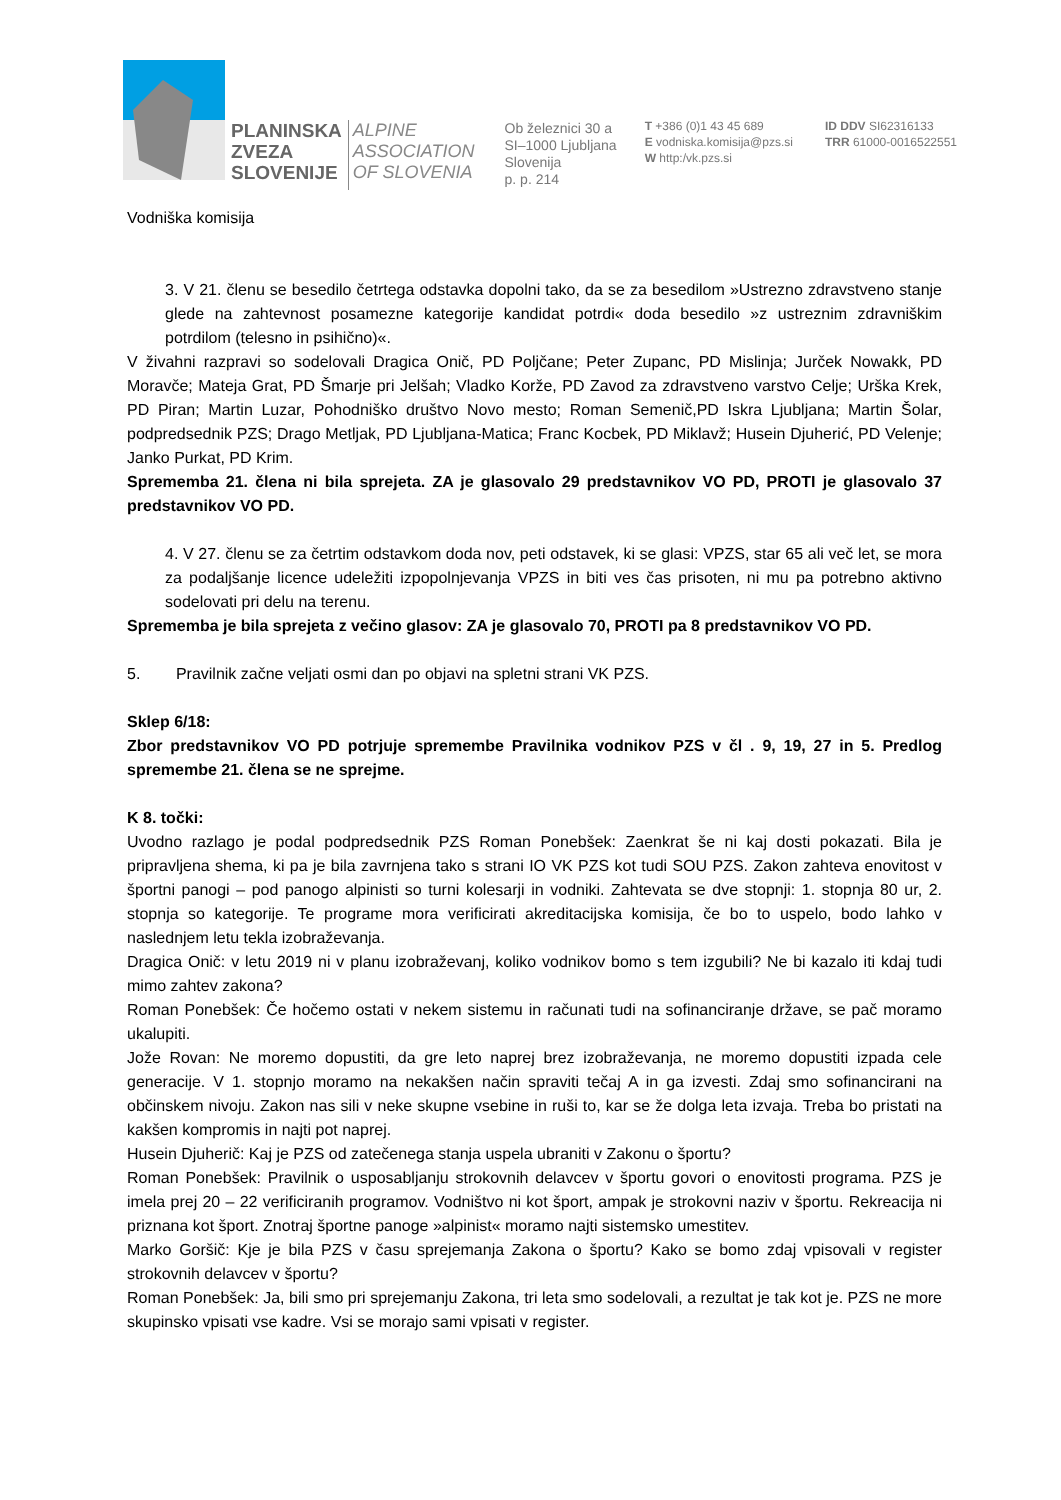PLANINSKA
ZVEZA
SLOVENIJE
ALPINE
ASSOCIATION
OF SLOVENIA
Ob železnici 30 a
SI–1000 Ljubljana
Slovenija
p. p. 214
T +386 (0)1 43 45 689
E vodniska.komisija@pzs.si
W http:/vk.pzs.si
ID DDV SI62316133
TRR 61000-0016522551
Vodniška komisija
3. V 21. členu se besedilo četrtega odstavka dopolni tako, da se za besedilom »Ustrezno zdravstveno stanje glede na zahtevnost posamezne kategorije kandidat potrdi« doda besedilo »z ustreznim zdravniškim potrdilom (telesno in psihično)«.
V živahni razpravi so sodelovali Dragica Onič, PD Poljčane; Peter Zupanc, PD Mislinja; Jurček Nowakk, PD Moravče; Mateja Grat, PD Šmarje pri Jelšah; Vladko Korže, PD Zavod za zdravstveno varstvo Celje; Urška Krek, PD Piran; Martin Luzar, Pohodniško društvo Novo mesto; Roman Semenič,PD Iskra Ljubljana; Martin Šolar, podpredsednik PZS; Drago Metljak, PD Ljubljana-Matica; Franc Kocbek, PD Miklavž; Husein Djuherić, PD Velenje; Janko Purkat, PD Krim.
Sprememba 21. člena ni bila sprejeta. ZA je glasovalo 29 predstavnikov VO PD, PROTI je glasovalo 37 predstavnikov VO PD.
4. V 27. členu se za četrtim odstavkom doda nov, peti odstavek, ki se glasi: VPZS, star 65 ali več let, se mora za podaljšanje licence udeležiti izpopolnjevanja VPZS in biti ves čas prisoten, ni mu pa potrebno aktivno sodelovati pri delu na terenu.
Sprememba je bila sprejeta z večino glasov: ZA je glasovalo 70, PROTI pa 8 predstavnikov VO PD.
5. Pravilnik začne veljati osmi dan po objavi na spletni strani VK PZS.
Sklep 6/18:
Zbor predstavnikov VO PD potrjuje spremembe Pravilnika vodnikov PZS v čl . 9, 19, 27 in 5. Predlog spremembe 21. člena se ne sprejme.
K 8. točki:
Uvodno razlago je podal podpredsednik PZS Roman Ponebšek: Zaenkrat še ni kaj dosti pokazati. Bila je pripravljena shema, ki pa je bila zavrnjena tako s strani IO VK PZS kot tudi SOU PZS. Zakon zahteva enovitost v športni panogi – pod panogo alpinisti so turni kolesarji in vodniki. Zahtevata se dve stopnji: 1. stopnja 80 ur, 2. stopnja so kategorije. Te programe mora verificirati akreditacijska komisija, če bo to uspelo, bodo lahko v naslednjem letu tekla izobraževanja.
Dragica Onič: v letu 2019 ni v planu izobraževanj, koliko vodnikov bomo s tem izgubili? Ne bi kazalo iti kdaj tudi mimo zahtev zakona?
Roman Ponebšek: Če hočemo ostati v nekem sistemu in računati tudi na sofinanciranje države, se pač moramo ukalupiti.
Jože Rovan: Ne moremo dopustiti, da gre leto naprej brez izobraževanja, ne moremo dopustiti izpada cele generacije. V 1. stopnjo moramo na nekakšen način spraviti tečaj A in ga izvesti. Zdaj smo sofinancirani na občinskem nivoju. Zakon nas sili v neke skupne vsebine in ruši to, kar se že dolga leta izvaja. Treba bo pristati na kakšen kompromis in najti pot naprej.
Husein Djuherič: Kaj je PZS od zatečenega stanja uspela ubraniti v Zakonu o športu?
Roman Ponebšek: Pravilnik o usposabljanju strokovnih delavcev v športu govori o enovitosti programa. PZS je imela prej 20 – 22 verificiranih programov. Vodništvo ni kot šport, ampak je strokovni naziv v športu. Rekreacija ni priznana kot šport. Znotraj športne panoge »alpinist« moramo najti sistemsko umestitev.
Marko Goršič: Kje je bila PZS v času sprejemanja Zakona o športu? Kako se bomo zdaj vpisovali v register strokovnih delavcev v športu?
Roman Ponebšek: Ja, bili smo pri sprejemanju Zakona, tri leta smo sodelovali, a rezultat je tak kot je. PZS ne more skupinsko vpisati vse kadre. Vsi se morajo sami vpisati v register.